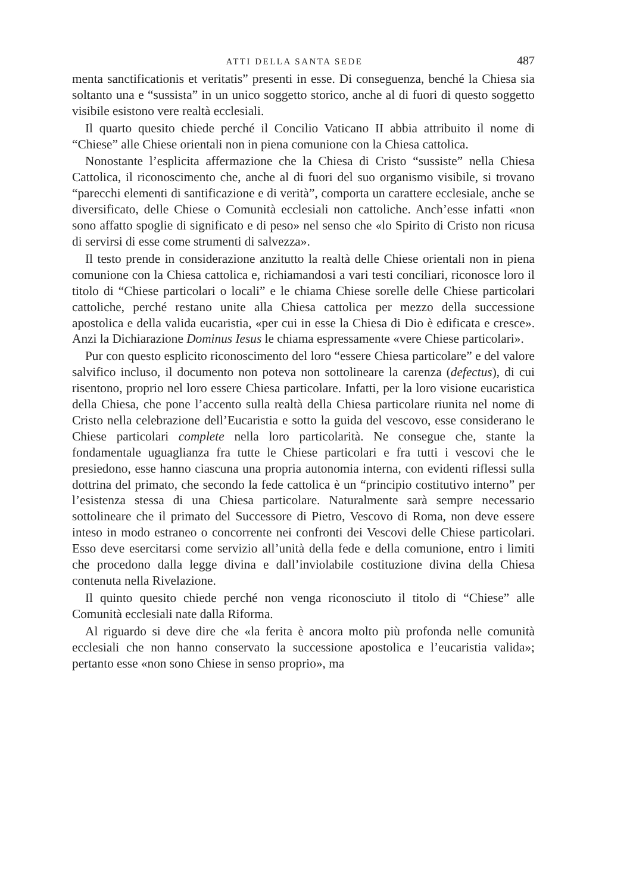ATTI DELLA SANTA SEDE 487
menta sanctificationis et veritatis” presenti in esse. Di conseguenza, benché la Chiesa sia soltanto una e “sussista” in un unico soggetto storico, anche al di fuori di questo soggetto visibile esistono vere realtà ecclesiali.
Il quarto quesito chiede perché il Concilio Vaticano II abbia attribuito il nome di “Chiese” alle Chiese orientali non in piena comunione con la Chiesa cattolica.
Nonostante l’esplicita affermazione che la Chiesa di Cristo “sussiste” nella Chiesa Cattolica, il riconoscimento che, anche al di fuori del suo organismo visibile, si trovano “parecchi elementi di santificazione e di verità”, comporta un carattere ecclesiale, anche se diversificato, delle Chiese o Comunità ecclesiali non cattoliche. Anch’esse infatti «non sono affatto spoglie di significato e di peso» nel senso che «lo Spirito di Cristo non ricusa di servirsi di esse come strumenti di salvezza».
Il testo prende in considerazione anzitutto la realtà delle Chiese orientali non in piena comunione con la Chiesa cattolica e, richiamandosi a vari testi conciliari, riconosce loro il titolo di “Chiese particolari o locali” e le chiama Chiese sorelle delle Chiese particolari cattoliche, perché restano unite alla Chiesa cattolica per mezzo della successione apostolica e della valida eucaristia, «per cui in esse la Chiesa di Dio è edificata e cresce». Anzi la Dichiarazione Dominus Iesus le chiama espressamente «vere Chiese particolari».
Pur con questo esplicito riconoscimento del loro “essere Chiesa particolare” e del valore salvifico incluso, il documento non poteva non sottolineare la carenza (defectus), di cui risentono, proprio nel loro essere Chiesa particolare. Infatti, per la loro visione eucaristica della Chiesa, che pone l’accento sulla realtà della Chiesa particolare riunita nel nome di Cristo nella celebrazione dell’Eucaristia e sotto la guida del vescovo, esse considerano le Chiese particolari complete nella loro particolarità. Ne consegue che, stante la fondamentale uguaglianza fra tutte le Chiese particolari e fra tutti i vescovi che le presiedono, esse hanno ciascuna una propria autonomia interna, con evidenti riflessi sulla dottrina del primato, che secondo la fede cattolica è un “principio costitutivo interno” per l’esistenza stessa di una Chiesa particolare. Naturalmente sarà sempre necessario sottolineare che il primato del Successore di Pietro, Vescovo di Roma, non deve essere inteso in modo estraneo o concorrente nei confronti dei Vescovi delle Chiese particolari. Esso deve esercitarsi come servizio all’unità della fede e della comunione, entro i limiti che procedono dalla legge divina e dall’inviolabile costituzione divina della Chiesa contenuta nella Rivelazione.
Il quinto quesito chiede perché non venga riconosciuto il titolo di “Chiese” alle Comunità ecclesiali nate dalla Riforma.
Al riguardo si deve dire che «la ferita è ancora molto più profonda nelle comunità ecclesiali che non hanno conservato la successione apostolica e l’eucaristia valida»; pertanto esse «non sono Chiese in senso proprio», ma